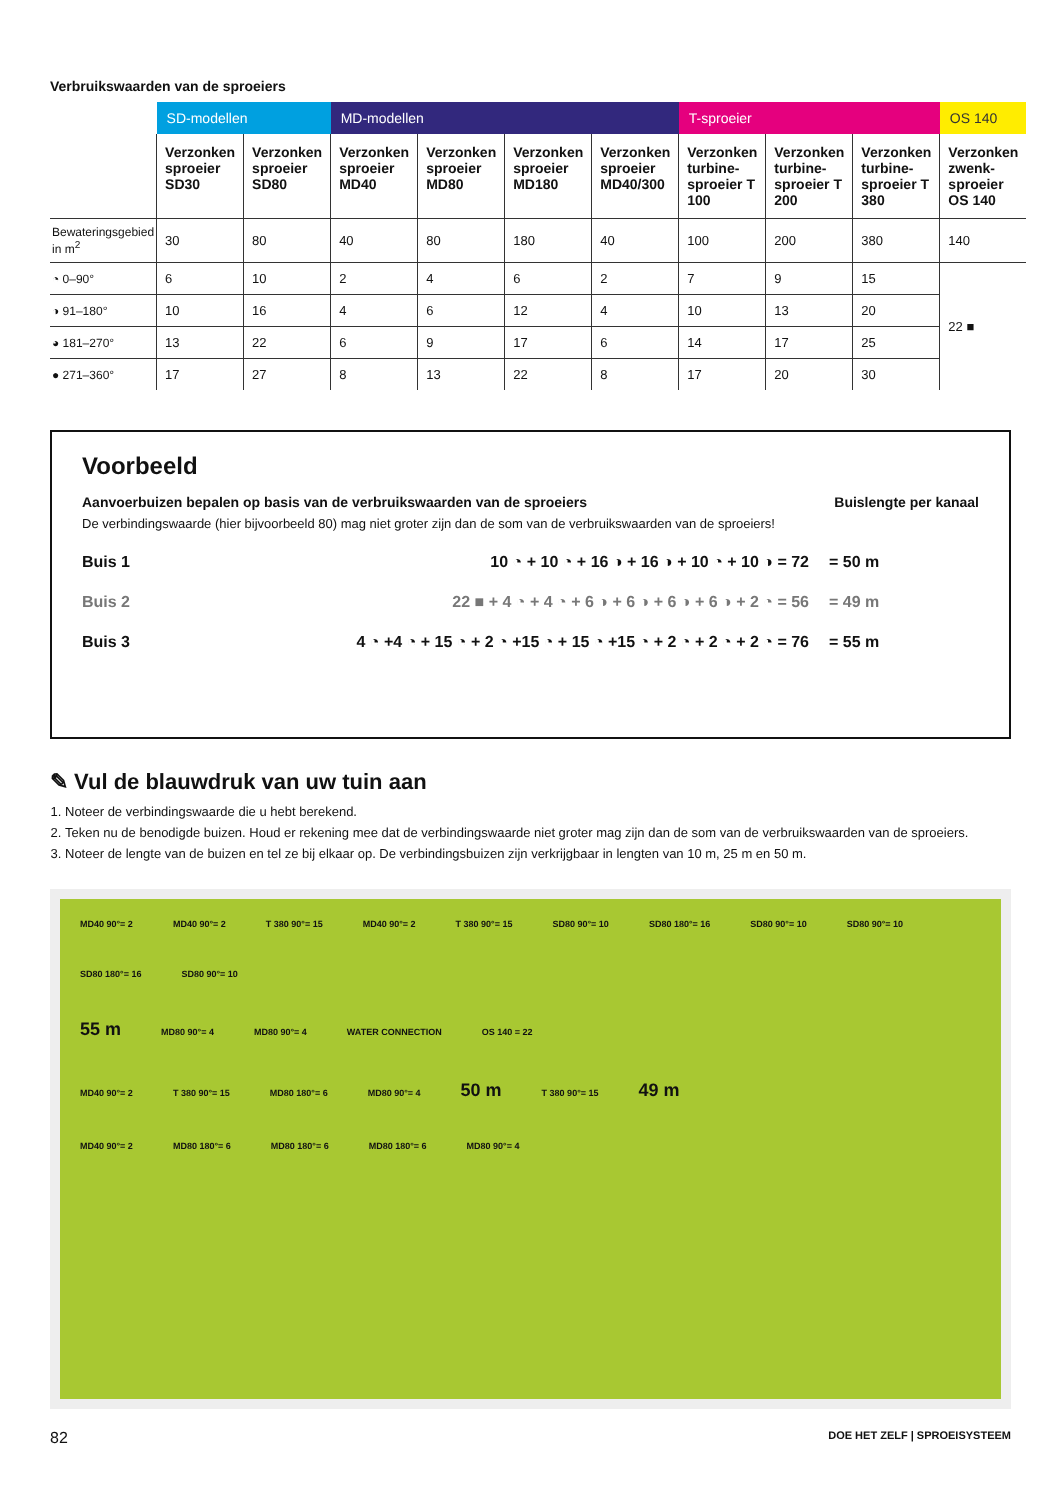Verbruikswaarden van de sproeiers
| | SD-modellen | | MD-modellen | | | | T-sproeier | | | OS 140 |
| | Verzonken sproeier SD30 | Verzonken sproeier SD80 | Verzonken sproeier MD40 | Verzonken sproeier MD80 | Verzonken sproeier MD180 | Verzonken sproeier MD40/300 | Verzonken turbine-sproeier T 100 | Verzonken turbine-sproeier T 200 | Verzonken turbine-sproeier T 380 | Verzonken zwenk-sproeier OS 140 |
| Bewateringsgebied in m<sup>2</sup> | 30 | 80 | 40 | 80 | 180 | 40 | 100 | 200 | 380 | 140 |
| ◔ 0–90° | 6 | 10 | 2 | 4 | 6 | 2 | 7 | 9 | 15 | 22 ■ |
| ◑ 91–180° | 10 | 16 | 4 | 6 | 12 | 4 | 10 | 13 | 20 | |
| ◕ 181–270° | 13 | 22 | 6 | 9 | 17 | 6 | 14 | 17 | 25 | |
| ● 271–360° | 17 | 27 | 8 | 13 | 22 | 8 | 17 | 20 | 30 | |
Voorbeeld
Aanvoerbuizen bepalen op basis van de verbruikswaarden van de sproeiers Buislengte per kanaal
De verbindingswaarde (hier bijvoorbeeld 80) mag niet groter zijn dan de som van de verbruikswaarden van de sproeiers!
Buis 1 10 ◔ + 10 ◔ + 16 ◑ + 16 ◑ + 10 ◔ + 10 ◑ = 72 = 50 m
Buis 2 22 ■ + 4 ◔ + 4 ◔ + 6 ◑ + 6 ◑ + 6 ◑ + 6 ◑ + 2 ◔ = 56 = 49 m
Buis 3 4 ◔ +4 ◔ + 15 ◔ + 2 ◔ +15 ◔ + 15 ◔ +15 ◔ + 2 ◔ + 2 ◔ + 2 ◔ = 76 = 55 m
✎ Vul de blauwdruk van uw tuin aan
1. Noteer de verbindingswaarde die u hebt berekend.
2. Teken nu de benodigde buizen. Houd er rekening mee dat de verbindingswaarde niet groter mag zijn dan de som van de verbruikswaarden van de sproeiers.
3. Noteer de lengte van de buizen en tel ze bij elkaar op. De verbindingsbuizen zijn verkrijgbaar in lengten van 10 m, 25 m en 50 m.
MD40 90°= 2 MD40 90°= 2 T 380 90°= 15 MD40 90°= 2 T 380 90°= 15 SD80 90°= 10 SD80 180°= 16 SD80 90°= 10 SD80 90°= 10 SD80 180°= 16 SD80 90°= 10
55 m MD80 90°= 4 MD80 90°= 4 WATER CONNECTION OS 140 = 22
MD40 90°= 2 T 380 90°= 15 MD80 180°= 6 MD80 90°= 4 50 m T 380 90°= 15 49 m
MD40 90°= 2 MD80 180°= 6 MD80 180°= 6 MD80 180°= 6 MD80 90°= 4
82 DOE HET ZELF | SPROEISYSTEEM